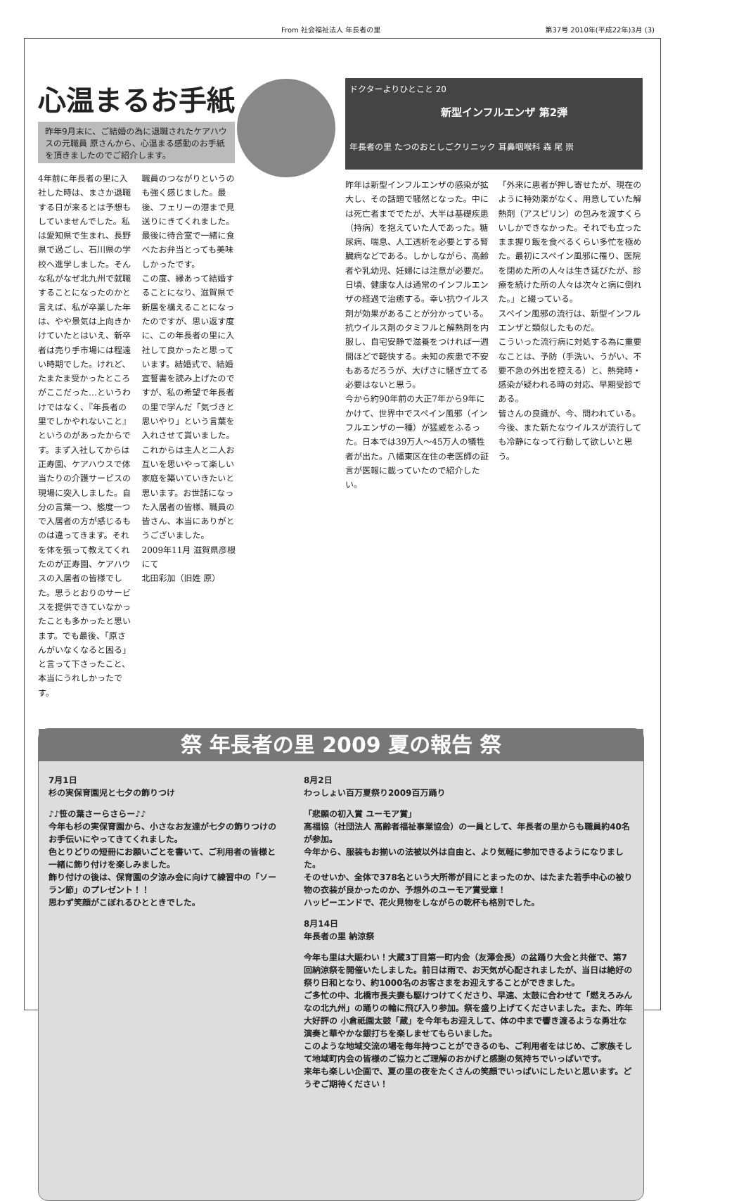From 社会福祉法人 年長者の里 第37号 2010年(平成22年)3月 (3)
心温まるお手紙
昨年9月末に、ご結婚の為に退職されたケアハウスの元職員 原さんから、心温まる感動のお手紙を頂きましたのでご紹介します。
4年前に年長者の里に入社した時は、まさか退職する日が来るとは予想もしていませんでした。私は愛知県で生まれ、長野県で過ごし、石川県の学校へ進学しました。そんな私がなぜ北九州で就職することになったのかと言えば、私が卒業した年は、やや景気は上向きかけていたとはいえ、新卒者は売り手市場には程遠い時期でした。けれど、たまたま受かったところがここだった…というわけではなく、『年長者の里でしかやれないこと』というのがあったからです。まず入社してからは正寿園、ケアハウスで体当たりの介護サービスの現場に突入しました。自分の言葉一つ、態度一つで入居者の方が感じるものは違ってきます。それを体を張って教えてくれたのが正寿園、ケアハウスの入居者の皆様でした。思うとおりのサービスを提供できていなかったことも多かったと思います。でも最後、「原さんがいなくなると困る」と言って下さったこと、本当にうれしかったです。
職員のつながりというのも強く感じました。最後、フェリーの港まで見送りにきてくれました。最後に待合室で一緒に食べたお弁当とっても美味しかったです。
この度、縁あって結婚することになり、滋賀県で新居を構えることになったのですが、思い返す度に、この年長者の里に入社して良かったと思っています。結婚式で、結婚宣誓書を読み上げたのですが、私の希望で年長者の里で学んだ「気づきと思いやり」という言葉を入れさせて貰いました。これからは主人と二人お互いを思いやって楽しい家庭を築いていきたいと思います。お世話になった入居者の皆様、職員の皆さん、本当にありがとうございました。
2009年11月 滋賀県彦根にて
北田彩加（旧姓 原）
ドクターよりひとこと 20
新型インフルエンザ 第2弾
年長者の里 たつのおとしごクリニック 耳鼻咽喉科 森 尾 崇
昨年は新型インフルエンザの感染が拡大し、その話題で騒然となった。中には死亡者まででたが、大半は基礎疾患（持病）を抱えていた人であった。糖尿病、喘息、人工透析を必要とする腎臓病などである。しかしながら、高齢者や乳幼児、妊婦には注意が必要だ。
日頃、健康な人は通常のインフルエンザの経過で治癒する。幸い抗ウイルス剤が効果があることが分かっている。抗ウイルス剤のタミフルと解熱剤を内服し、自宅安静で滋養をつければ一週間ほどで軽快する。未知の疾患で不安もあるだろうが、大げさに騒ぎ立てる必要はないと思う。
今から約90年前の大正7年から9年にかけて、世界中でスペイン風邪（インフルエンザの一種）が猛威をふるった。日本では39万人～45万人の犠牲者が出た。八幡東区在住の老医師の証言が医報に載っていたので紹介したい。
「外来に患者が押し寄せたが、現在のように特効薬がなく、用意していた解熱剤（アスピリン）の包みを渡すくらいしかできなかった。それでも立ったまま握り飯を食べるくらい多忙を極めた。最初にスペイン風邪に罹り、医院を閉めた所の人々は生き延びたが、診療を続けた所の人々は次々と病に倒れた。」と綴っている。
スペイン風邪の流行は、新型インフルエンザと類似したものだ。
こういった流行病に対処する為に重要なことは、予防（手洗い、うがい、不要不急の外出を控える）と、熱発時・感染が疑われる時の対応、早期受診である。
皆さんの良識が、今、問われている。今後、また新たなウイルスが流行しても冷静になって行動して欲しいと思う。
祭 年長者の里 2009 夏の報告 祭
7月1日
杉の実保育園児と七夕の飾りつけ
♪♪笹の葉さーらさらー♪♪
今年も杉の実保育園から、小さなお友達が七夕の飾りつけのお手伝いにやってきてくれました。
色とりどりの短冊にお願いごとを書いて、ご利用者の皆様と一緒に飾り付けを楽しみました。
飾り付けの後は、保育園の夕涼み会に向けて練習中の「ソーラン節」のプレゼント！！
思わず笑顔がこぼれるひとときでした。
8月2日
わっしょい百万夏祭り2009百万踊り
「悲願の初入賞 ユーモア賞」
高福協（社団法人 高齢者福祉事業協会）の一員として、年長者の里からも職員約40名が参加。
今年から、服装もお揃いの法被以外は自由と、より気軽に参加できるようになりました。
そのせいか、全体で378名という大所帯が目にとまったのか、はたまた若手中心の被り物の衣装が良かったのか、予想外のユーモア賞受章！
ハッピーエンドで、花火見物をしながらの乾杯も格別でした。
8月14日
年長者の里 納涼祭
今年も里は大賑わい！大蔵3丁目第一町内会（友澤会長）の盆踊り大会と共催で、第7回納涼祭を開催いたしました。前日は雨で、お天気が心配されましたが、当日は絶好の祭り日和となり、約1000名のお客さまをお迎えすることができました。
ご多忙の中、北橋市長夫妻も駆けつけてくださり、早速、太鼓に合わせて「燃えろみんなの北九州」の踊りの輪に飛び入り参加。祭を盛り上げてくださいました。また、昨年大好評の 小倉祇園太鼓「蔵」を今年もお迎えして、体の中まで響き渡るような勇壮な演奏と華やかな銀打ちを楽しませてもらいました。
このような地域交流の場を毎年持つことができるのも、ご利用者をはじめ、ご家族そして地域町内会の皆様のご協力とご理解のおかげと感謝の気持ちでいっぱいです。
来年も楽しい企画で、夏の里の夜をたくさんの笑顔でいっぱいにしたいと思います。どうぞご期待ください！